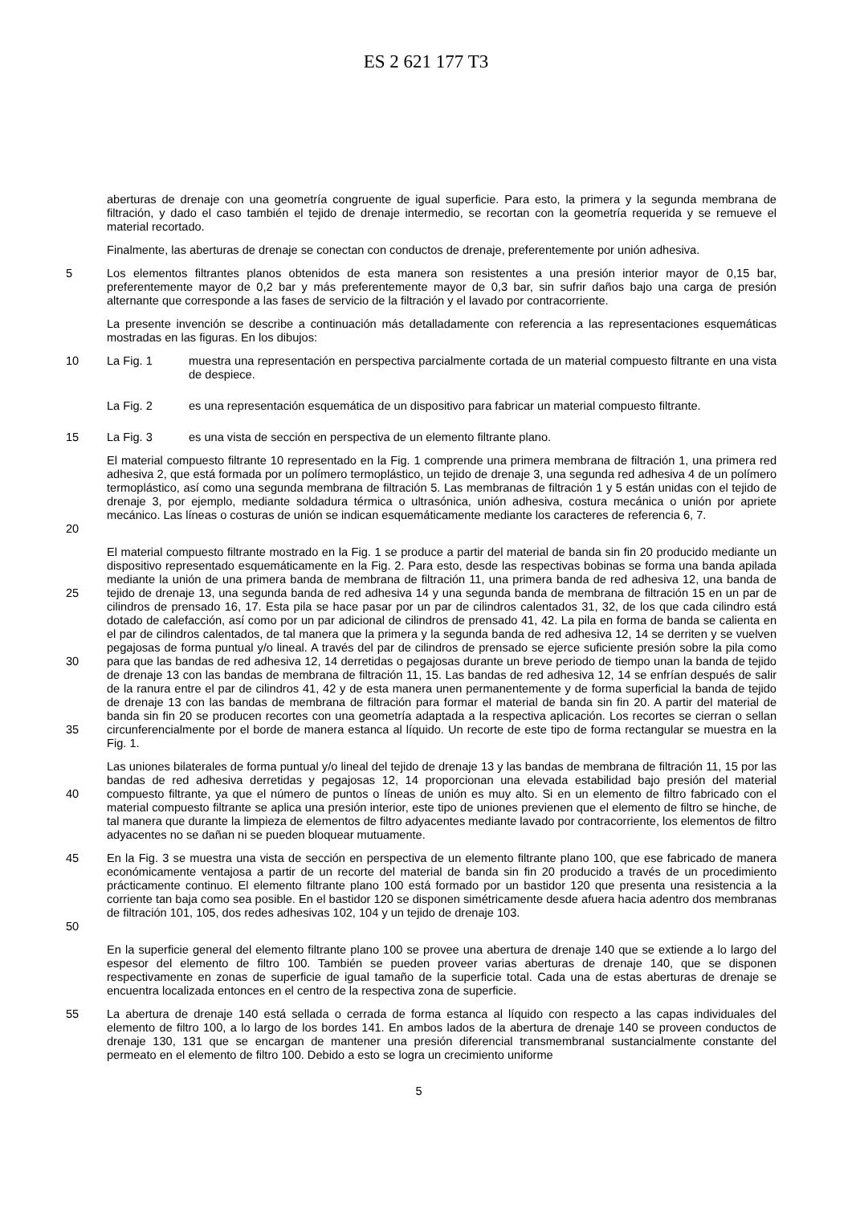ES 2 621 177 T3
aberturas de drenaje con una geometría congruente de igual superficie. Para esto, la primera y la segunda membrana de filtración, y dado el caso también el tejido de drenaje intermedio, se recortan con la geometría requerida y se remueve el material recortado.
Finalmente, las aberturas de drenaje se conectan con conductos de drenaje, preferentemente por unión adhesiva.
5 Los elementos filtrantes planos obtenidos de esta manera son resistentes a una presión interior mayor de 0,15 bar, preferentemente mayor de 0,2 bar y más preferentemente mayor de 0,3 bar, sin sufrir daños bajo una carga de presión alternante que corresponde a las fases de servicio de la filtración y el lavado por contracorriente.
La presente invención se describe a continuación más detalladamente con referencia a las representaciones esquemáticas mostradas en las figuras. En los dibujos:
10 La Fig. 1 muestra una representación en perspectiva parcialmente cortada de un material compuesto filtrante en una vista de despiece.
La Fig. 2 es una representación esquemática de un dispositivo para fabricar un material compuesto filtrante.
15 La Fig. 3 es una vista de sección en perspectiva de un elemento filtrante plano.
20 El material compuesto filtrante 10 representado en la Fig. 1 comprende una primera membrana de filtración 1, una primera red adhesiva 2, que está formada por un polímero termoplástico, un tejido de drenaje 3, una segunda red adhesiva 4 de un polímero termoplástico, así como una segunda membrana de filtración 5. Las membranas de filtración 1 y 5 están unidas con el tejido de drenaje 3, por ejemplo, mediante soldadura térmica o ultrasónica, unión adhesiva, costura mecánica o unión por apriete mecánico. Las líneas o costuras de unión se indican esquemáticamente mediante los caracteres de referencia 6, 7.
25
30
35
El material compuesto filtrante mostrado en la Fig. 1 se produce a partir del material de banda sin fin 20 producido mediante un dispositivo representado esquemáticamente en la Fig. 2. Para esto, desde las respectivas bobinas se forma una banda apilada mediante la unión de una primera banda de membrana de filtración 11, una primera banda de red adhesiva 12, una banda de tejido de drenaje 13, una segunda banda de red adhesiva 14 y una segunda banda de membrana de filtración 15 en un par de cilindros de prensado 16, 17. Esta pila se hace pasar por un par de cilindros calentados 31, 32, de los que cada cilindro está dotado de calefacción, así como por un par adicional de cilindros de prensado 41, 42. La pila en forma de banda se calienta en el par de cilindros calentados, de tal manera que la primera y la segunda banda de red adhesiva 12, 14 se derriten y se vuelven pegajosas de forma puntual y/o lineal. A través del par de cilindros de prensado se ejerce suficiente presión sobre la pila como para que las bandas de red adhesiva 12, 14 derretidas o pegajosas durante un breve periodo de tiempo unan la banda de tejido de drenaje 13 con las bandas de membrana de filtración 11, 15. Las bandas de red adhesiva 12, 14 se enfrían después de salir de la ranura entre el par de cilindros 41, 42 y de esta manera unen permanentemente y de forma superficial la banda de tejido de drenaje 13 con las bandas de membrana de filtración para formar el material de banda sin fin 20. A partir del material de banda sin fin 20 se producen recortes con una geometría adaptada a la respectiva aplicación. Los recortes se cierran o sellan circunferencialmente por el borde de manera estanca al líquido. Un recorte de este tipo de forma rectangular se muestra en la Fig. 1.
40 Las uniones bilaterales de forma puntual y/o lineal del tejido de drenaje 13 y las bandas de membrana de filtración 11, 15 por las bandas de red adhesiva derretidas y pegajosas 12, 14 proporcionan una elevada estabilidad bajo presión del material compuesto filtrante, ya que el número de puntos o líneas de unión es muy alto. Si en un elemento de filtro fabricado con el material compuesto filtrante se aplica una presión interior, este tipo de uniones previenen que el elemento de filtro se hinche, de tal manera que durante la limpieza de elementos de filtro adyacentes mediante lavado por contracorriente, los elementos de filtro adyacentes no se dañan ni se pueden bloquear mutuamente.
45
50
En la Fig. 3 se muestra una vista de sección en perspectiva de un elemento filtrante plano 100, que ese fabricado de manera económicamente ventajosa a partir de un recorte del material de banda sin fin 20 producido a través de un procedimiento prácticamente continuo. El elemento filtrante plano 100 está formado por un bastidor 120 que presenta una resistencia a la corriente tan baja como sea posible. En el bastidor 120 se disponen simétricamente desde afuera hacia adentro dos membranas de filtración 101, 105, dos redes adhesivas 102, 104 y un tejido de drenaje 103.
En la superficie general del elemento filtrante plano 100 se provee una abertura de drenaje 140 que se extiende a lo largo del espesor del elemento de filtro 100. También se pueden proveer varias aberturas de drenaje 140, que se disponen respectivamente en zonas de superficie de igual tamaño de la superficie total. Cada una de estas aberturas de drenaje se encuentra localizada entonces en el centro de la respectiva zona de superficie.
55 La abertura de drenaje 140 está sellada o cerrada de forma estanca al líquido con respecto a las capas individuales del elemento de filtro 100, a lo largo de los bordes 141. En ambos lados de la abertura de drenaje 140 se proveen conductos de drenaje 130, 131 que se encargan de mantener una presión diferencial transmembranal sustancialmente constante del permeato en el elemento de filtro 100. Debido a esto se logra un crecimiento uniforme
5